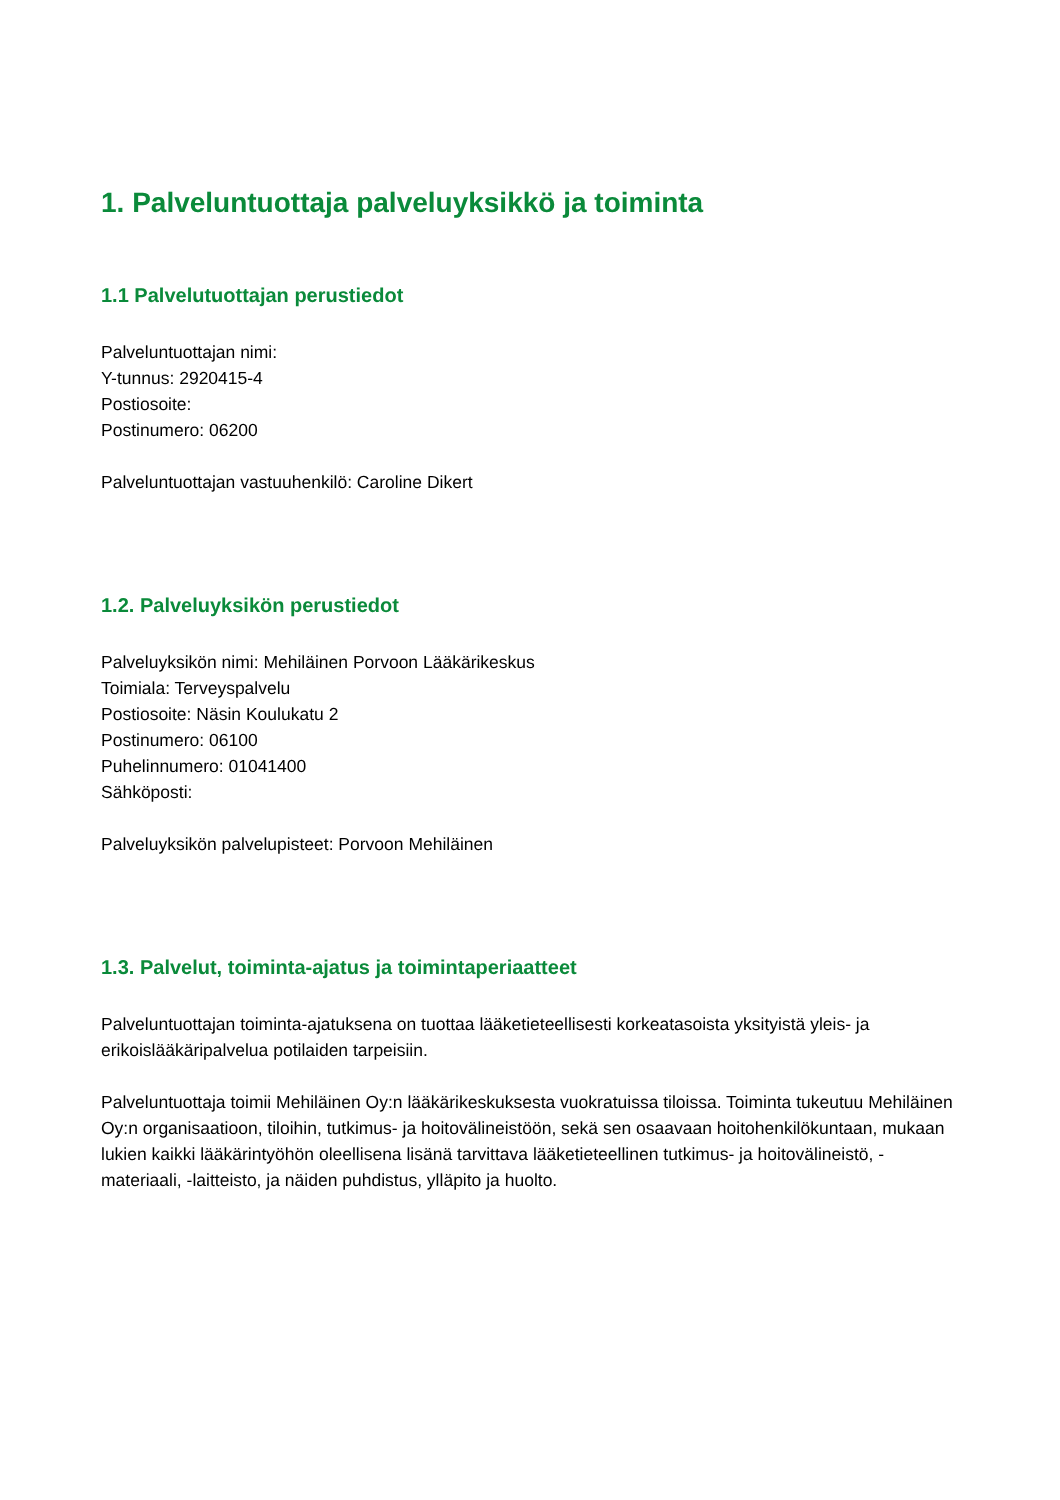1. Palveluntuottaja palveluyksikkö ja toiminta
1.1 Palvelutuottajan perustiedot
Palveluntuottajan nimi:
Y-tunnus: 2920415-4
Postiosoite:
Postinumero: 06200
Palveluntuottajan vastuuhenkilö: Caroline Dikert
1.2. Palveluyksikön perustiedot
Palveluyksikön nimi: Mehiläinen Porvoon Lääkärikeskus
Toimiala: Terveyspalvelu
Postiosoite: Näsin Koulukatu 2
Postinumero: 06100
Puhelinnumero: 01041400
Sähköposti:
Palveluyksikön palvelupisteet: Porvoon Mehiläinen
1.3. Palvelut, toiminta-ajatus ja toimintaperiaatteet
Palveluntuottajan toiminta-ajatuksena on tuottaa lääketieteellisesti korkeatasoista yksityistä yleis- ja erikoislääkäripalvelua potilaiden tarpeisiin.
Palveluntuottaja toimii Mehiläinen Oy:n lääkärikeskuksesta vuokratuissa tiloissa. Toiminta tukeutuu Mehiläinen Oy:n organisaatioon, tiloihin, tutkimus- ja hoitovälineistöön, sekä sen osaavaan hoitohenkilökuntaan, mukaan lukien kaikki lääkärintyöhön oleellisena lisänä tarvittava lääketieteellinen tutkimus- ja hoitovälineistö, -materiaali, -laitteisto, ja näiden puhdistus, ylläpito ja huolto.